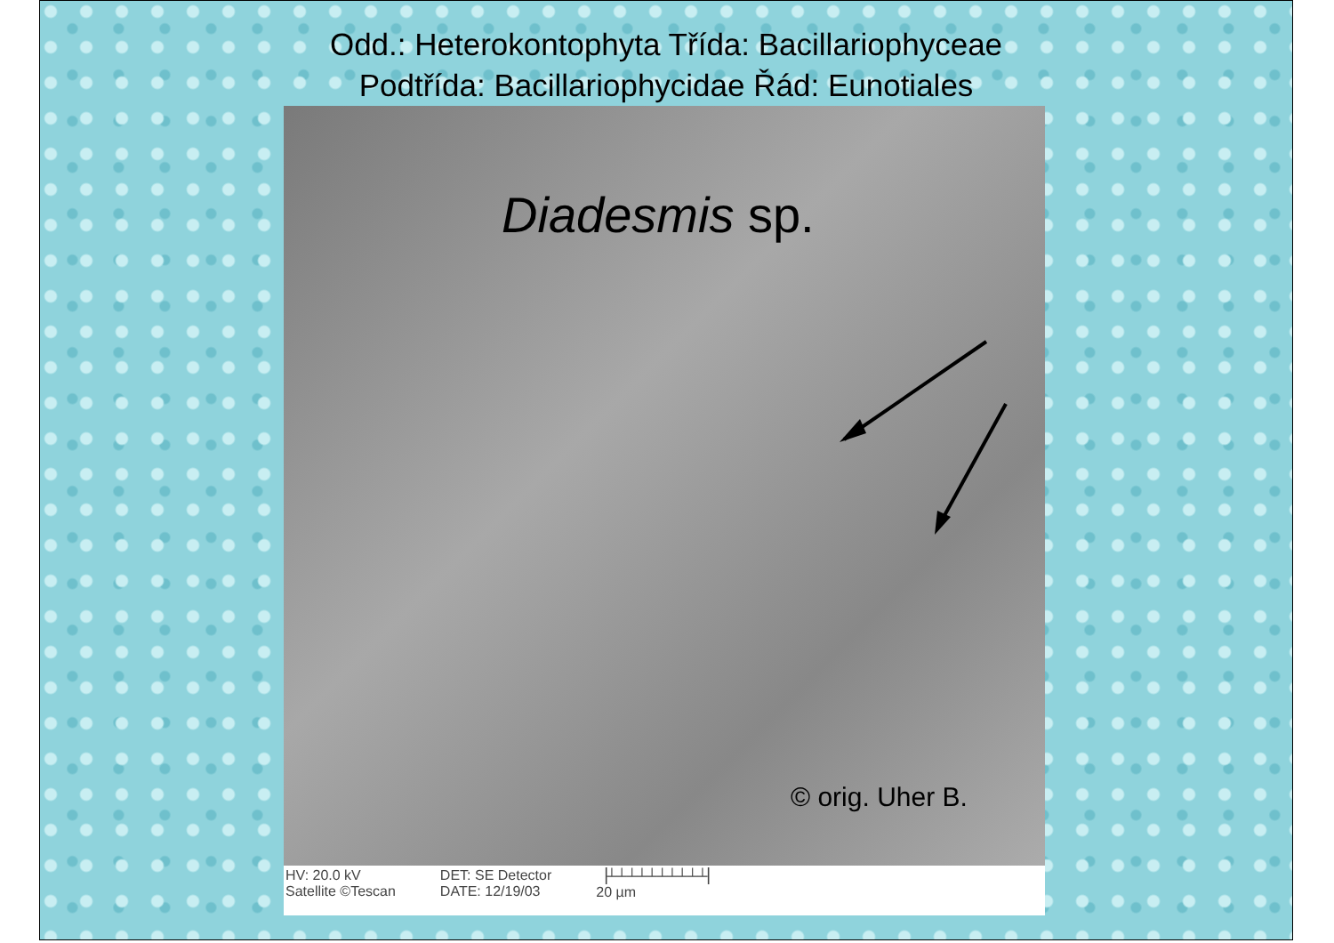Odd.: Heterokontophyta Třída: Bacillariophyceae
Podtřída: Bacillariophycidae Řád: Eunotiales
Diadesmis sp.
© orig. Uher B.
HV: 20.0 kV
Satellite ©Tescan
DET: SE Detector
DATE: 12/19/03
▕┴┴┴┴┴┴┴┴┴┴▏
20 µm